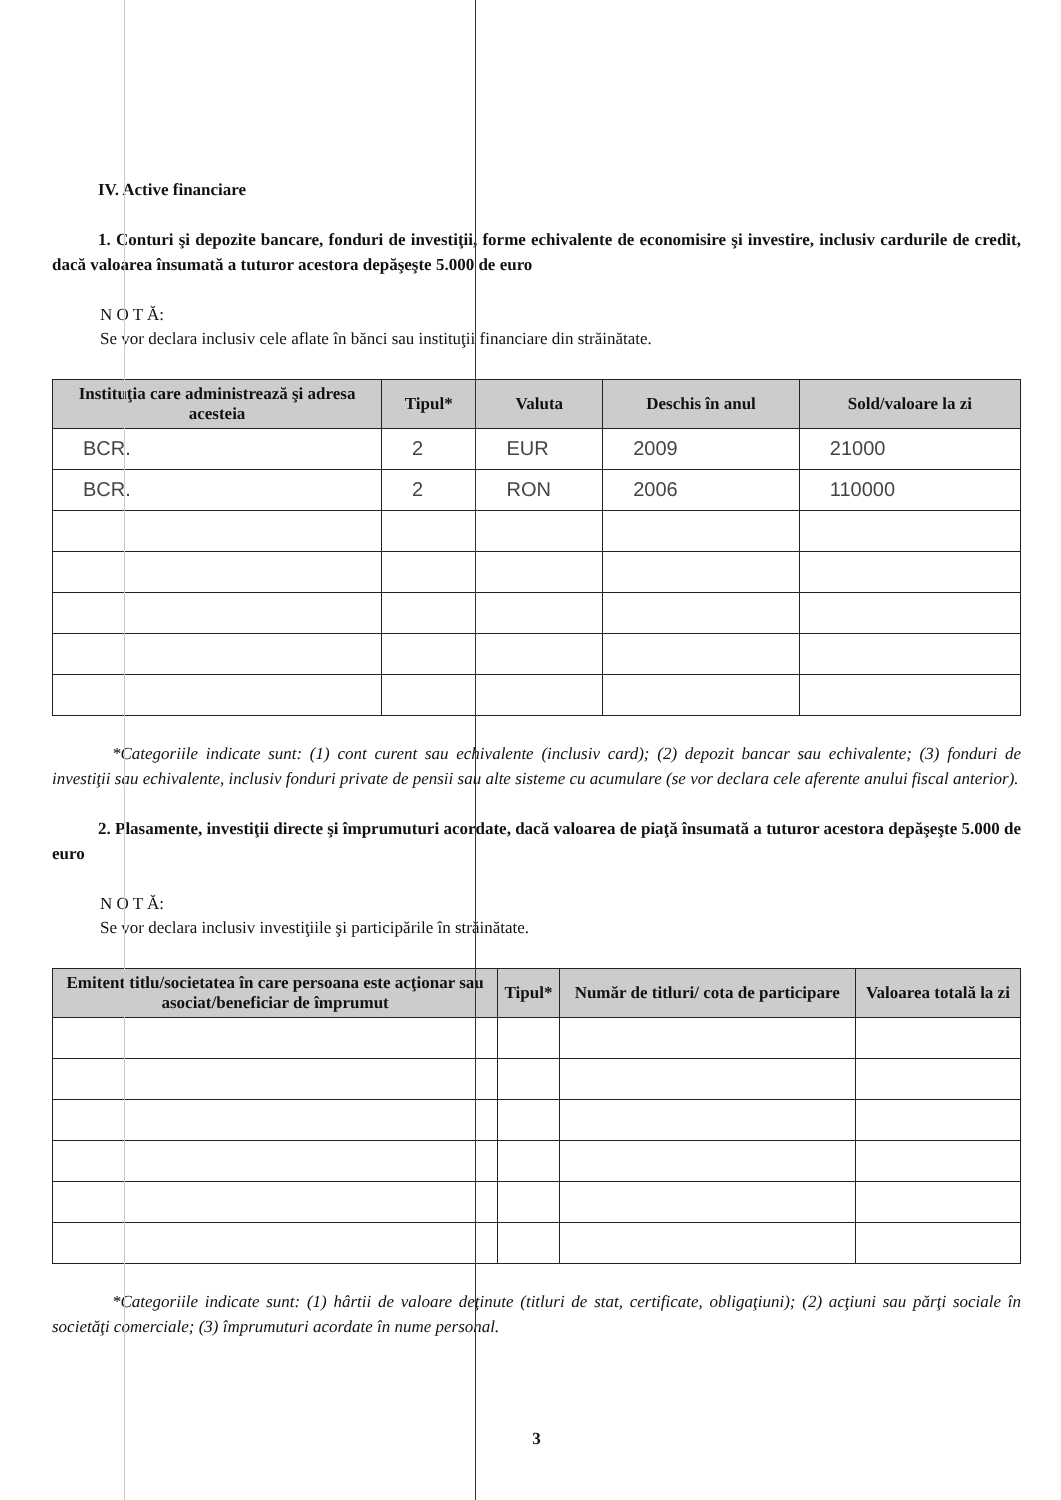IV. Active financiare
1. Conturi şi depozite bancare, fonduri de investiţii, forme echivalente de economisire şi investire, inclusiv cardurile de credit, dacă valoarea însumată a tuturor acestora depăşeşte 5.000 de euro
N O T Ă:
Se vor declara inclusiv cele aflate în bănci sau instituţii financiare din străinătate.
| Instituţia care administrează şi adresa acesteia | Tipul* | Valuta | Deschis în anul | Sold/valoare la zi |
| --- | --- | --- | --- | --- |
| BCR. | 2 | EUR | 2009 | 21000 |
| BCR. | 2 | RON | 2006 | 110000 |
*Categoriile indicate sunt: (1) cont curent sau echivalente (inclusiv card); (2) depozit bancar sau echivalente; (3) fonduri de investiţii sau echivalente, inclusiv fonduri private de pensii sau alte sisteme cu acumulare (se vor declara cele aferente anului fiscal anterior).
2. Plasamente, investiţii directe şi împrumuturi acordate, dacă valoarea de piaţă însumată a tuturor acestora depăşeşte 5.000 de euro
N O T Ă:
Se vor declara inclusiv investiţiile şi participările în străinătate.
| Emitent titlu/societatea în care persoana este acţionar sau asociat/beneficiar de împrumut | Tipul* | Număr de titluri/ cota de participare | Valoarea totală la zi |
| --- | --- | --- | --- |
*Categoriile indicate sunt: (1) hârtii de valoare deţinute (titluri de stat, certificate, obligaţiuni); (2) acţiuni sau părţi sociale în societăţi comerciale; (3) împrumuturi acordate în nume personal.
3